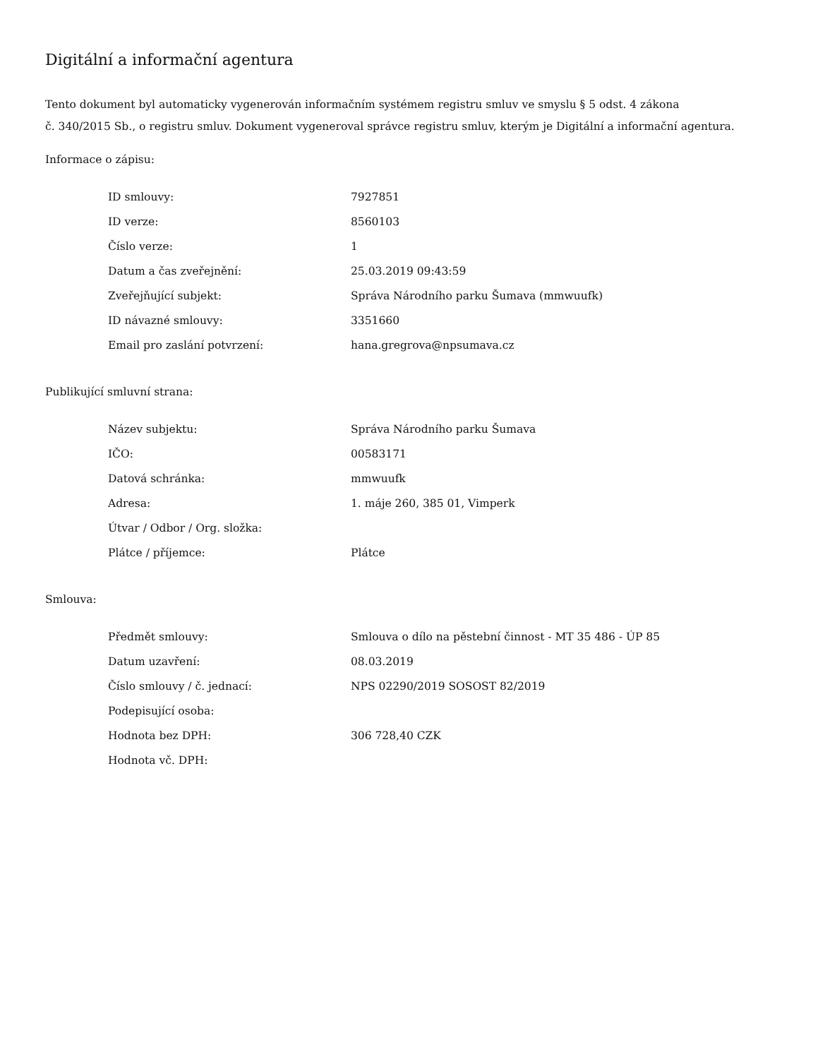Digitální a informační agentura
Tento dokument byl automaticky vygenerován informačním systémem registru smluv ve smyslu § 5 odst. 4 zákona
č. 340/2015 Sb., o registru smluv. Dokument vygeneroval správce registru smluv, kterým je Digitální a informační agentura.
Informace o zápisu:
| ID smlouvy: | 7927851 |
| ID verze: | 8560103 |
| Číslo verze: | 1 |
| Datum a čas zveřejnění: | 25.03.2019 09:43:59 |
| Zveřejňující subjekt: | Správa Národního parku Šumava (mmwuufk) |
| ID návazné smlouvy: | 3351660 |
| Email pro zaslání potvrzení: | hana.gregrova@npsumava.cz |
Publikující smluvní strana:
| Název subjektu: | Správa Národního parku Šumava |
| IČO: | 00583171 |
| Datová schránka: | mmwuufk |
| Adresa: | 1. máje 260, 385 01, Vimperk |
| Útvar / Odbor / Org. složka: | |
| Plátce / příjemce: | Plátce |
Smlouva:
| Předmět smlouvy: | Smlouva o dílo na pěstební činnost - MT 35 486 - ÚP 85 |
| Datum uzavření: | 08.03.2019 |
| Číslo smlouvy / č. jednací: | NPS 02290/2019 SOSOST 82/2019 |
| Podepisující osoba: | |
| Hodnota bez DPH: | 306 728,40 CZK |
| Hodnota vč. DPH: | |